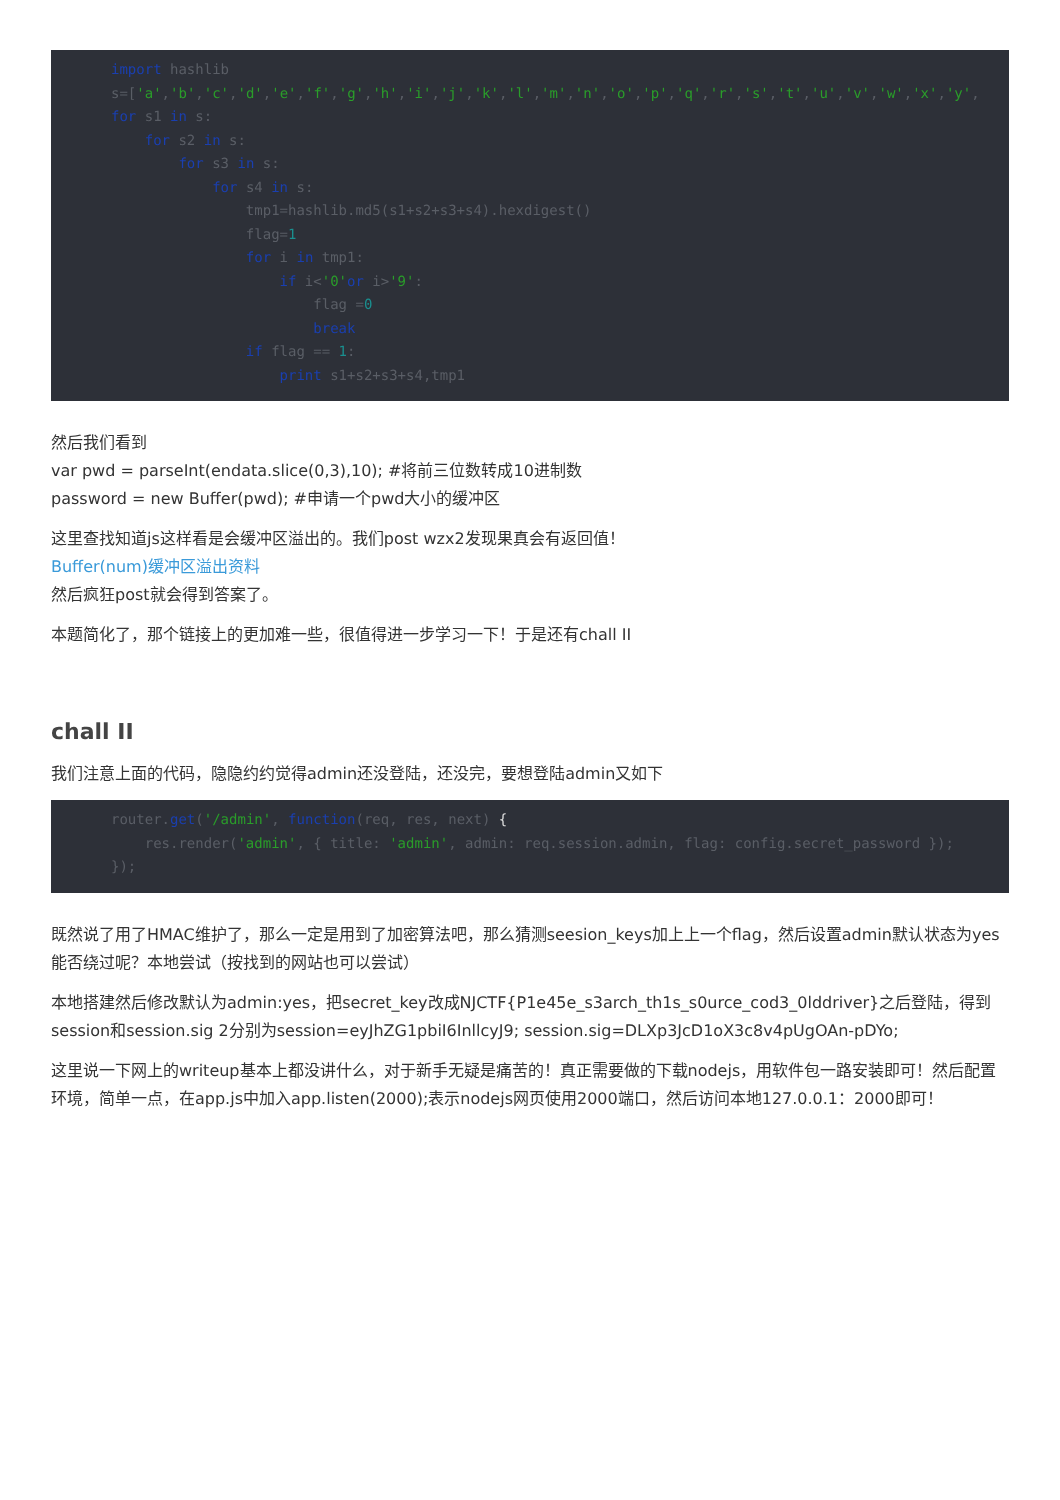import hashlib
s=['a','b','c','d','e','f','g','h','i','j','k','l','m','n','o','p','q','r','s','t','u','v','w','x','y',
for s1 in s:
    for s2 in s:
        for s3 in s:
            for s4 in s:
                tmp1=hashlib.md5(s1+s2+s3+s4).hexdigest()
                flag=1
                for i in tmp1:
                    if i<'0'or i>'9':
                        flag =0
                        break
                if flag == 1:
                    print s1+s2+s3+s4,tmp1
然后我们看到
var pwd = parseInt(endata.slice(0,3),10); #将前三位数转成10进制数
password = new Buffer(pwd); #申请一个pwd大小的缓冲区
这里查找知道js这样看是会缓冲区溢出的。我们post wzx2发现果真会有返回值！
Buffer(num)缓冲区溢出资料
然后疯狂post就会得到答案了。
本题简化了，那个链接上的更加难一些，很值得进一步学习一下！于是还有chall II
chall II
我们注意上面的代码，隐隐约约觉得admin还没登陆，还没完，要想登陆admin又如下
router.get('/admin', function(req, res, next) {
    res.render('admin', { title: 'admin', admin: req.session.admin, flag: config.secret_password });
});
既然说了用了HMAC维护了，那么一定是用到了加密算法吧，那么猜测seesion_keys加上上一个flag，然后设置admin默认状态为yes能否绕过呢？本地尝试（按找到的网站也可以尝试）
本地搭建然后修改默认为admin:yes，把secret_key改成NJCTF{P1e45e_s3arch_th1s_s0urce_cod3_0lddriver}之后登陆，得到session和session.sig 2分别为session=eyJhZG1pbiI6InllcyJ9; session.sig=DLXp3JcD1oX3c8v4pUgOAn-pDYo;
这里说一下网上的writeup基本上都没讲什么，对于新手无疑是痛苦的！真正需要做的下载nodejs，用软件包一路安装即可！然后配置环境，简单一点，在app.js中加入app.listen(2000);表示nodejs网页使用2000端口，然后访问本地127.0.0.1：2000即可！